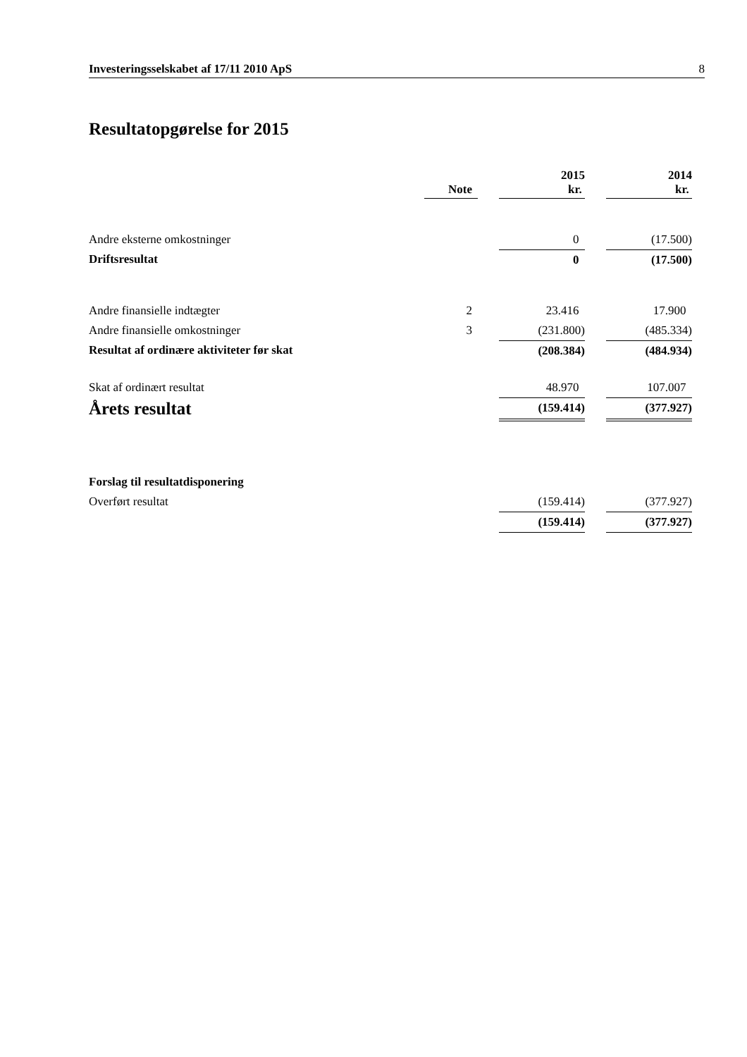Investeringsselskabet af 17/11 2010 ApS 8
Resultatopgørelse for 2015
| | Note | | 2015 kr. | | 2014 kr. |
| --- | --- | --- | --- | --- | --- |
| Andre eksterne omkostninger | | | 0 | | (17.500) |
| Driftsresultat | | | 0 | | (17.500) |
| Andre finansielle indtægter | 2 | | 23.416 | | 17.900 |
| Andre finansielle omkostninger | 3 | | (231.800) | | (485.334) |
| Resultat af ordinære aktiviteter før skat | | | (208.384) | | (484.934) |
| Skat af ordinært resultat | | | 48.970 | | 107.007 |
| Årets resultat | | | (159.414) | | (377.927) |
| Forslag til resultatdisponering | | | | | |
| Overført resultat | | | (159.414) | | (377.927) |
| | | | (159.414) | | (377.927) |